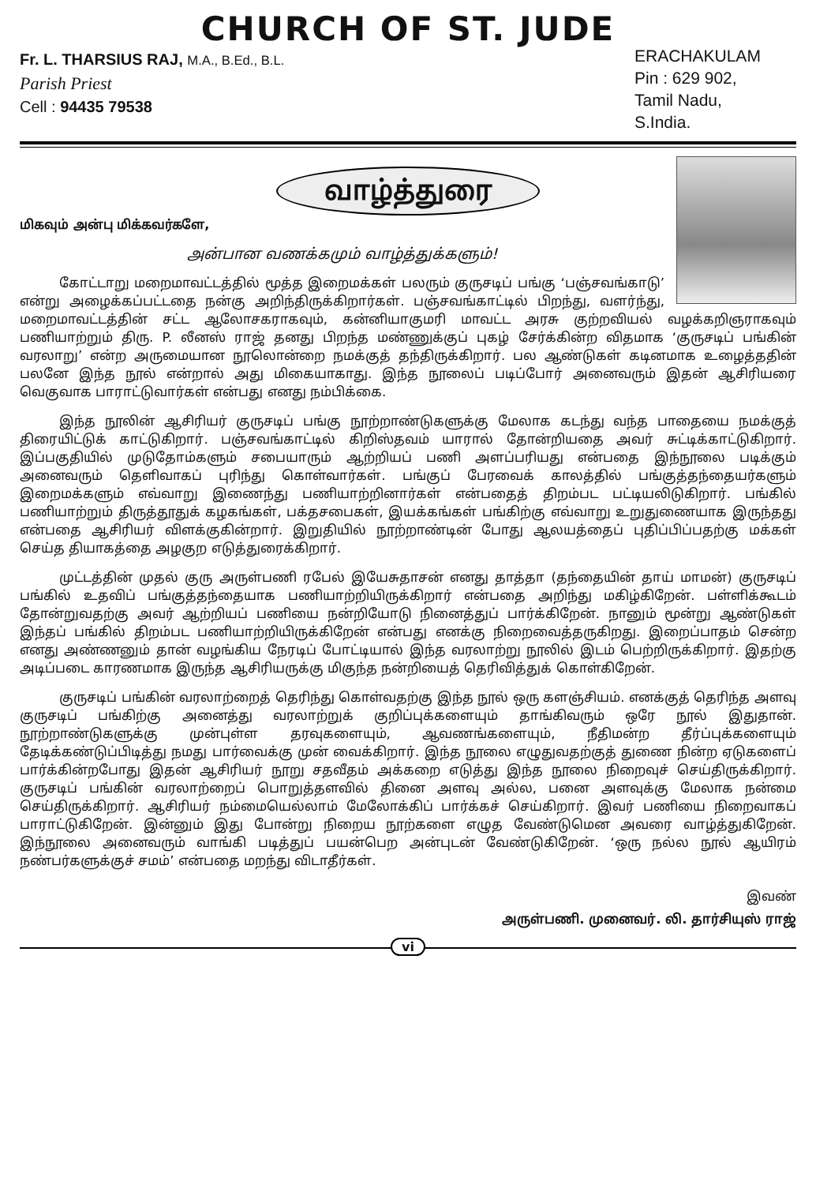CHURCH OF ST. JUDE
Fr. L. THARSIUS RAJ, M.A., B.Ed., B.L.
Parish Priest
Cell : 94435 79538
ERACHAKULAM
Pin : 629 902,
Tamil Nadu,
S.India.
வாழ்த்துரை
மிகவும் அன்பு மிக்கவர்களே,
அன்பான வணக்கமும் வாழ்த்துக்களும்!
கோட்டாறு மறைமாவட்டத்தில் மூத்த இறைமக்கள் பலரும் குருசடிப் பங்கு ‘பஞ்சவங்காடு’ என்று அழைக்கப்பட்டதை நன்கு அறிந்திருக்கிறார்கள். பஞ்சவங்காட்டில் பிறந்து, வளர்ந்து, மறைமாவட்டத்தின் சட்ட ஆலோசகராகவும், கன்னியாகுமரி மாவட்ட அரசு குற்றவியல் வழக்கறிஞராகவும் பணியாற்றும் திரு. P. லீனஸ் ராஜ் தனது பிறந்த மண்ணுக்குப் புகழ் சேர்க்கின்ற விதமாக ‘குருசடிப் பங்கின் வரலாறு’ என்ற அருமையான நூலொன்றை நமக்குத் தந்திருக்கிறார். பல ஆண்டுகள் கடினமாக உழைத்ததின் பலனே இந்த நூல் என்றால் அது மிகையாகாது. இந்த நூலைப் படிப்போர் அனைவரும் இதன் ஆசிரியரை வெகுவாக பாராட்டுவார்கள் என்பது எனது நம்பிக்கை.
இந்த நூலின் ஆசிரியர் குருசடிப் பங்கு நூற்றாண்டுகளுக்கு மேலாக கடந்து வந்த பாதையை நமக்குத் திரையிட்டுக் காட்டுகிறார். பஞ்சவங்காட்டில் கிறிஸ்தவம் யாரால் தோன்றியதை அவர் சுட்டிக்காட்டுகிறார். இப்பகுதியில் முடுதோம்களும் சபையாரும் ஆற்றியப் பணி அளப்பரியது என்பதை இந்நூலை படிக்கும் அனைவரும் தெளிவாகப் புரிந்து கொள்வார்கள். பங்குப் பேரவைக் காலத்தில் பங்குத்தந்தையர்களும் இறைமக்களும் எவ்வாறு இணைந்து பணியாற்றினார்கள் என்பதைத் திறம்பட பட்டியலிடுகிறார். பங்கில் பணியாற்றும் திருத்தூதுக் கழகங்கள், பக்தசபைகள், இயக்கங்கள் பங்கிற்கு எவ்வாறு உறுதுணையாக இருந்தது என்பதை ஆசிரியர் விளக்குகின்றார். இறுதியில் நூற்றாண்டின் போது ஆலயத்தைப் புதிப்பிப்பதற்கு மக்கள் செய்த தியாகத்தை அழகுற எடுத்துரைக்கிறார்.
முட்டத்தின் முதல் குரு அருள்பணி ரபேல் இயேசுதாசன் எனது தாத்தா (தந்தையின் தாய் மாமன்) குருசடிப் பங்கில் உதவிப் பங்குத்தந்தையாக பணியாற்றியிருக்கிறார் என்பதை அறிந்து மகிழ்கிறேன். பள்ளிக்கூடம் தோன்றுவதற்கு அவர் ஆற்றியப் பணியை நன்றியோடு நினைத்துப் பார்க்கிறேன். நானும் மூன்று ஆண்டுகள் இந்தப் பங்கில் திறம்பட பணியாற்றியிருக்கிறேன் என்பது எனக்கு நிறைவைத்தருகிறது. இறைப்பாதம் சென்ற எனது அண்ணனும் தான் வழங்கிய நேரடிப் போட்டியால் இந்த வரலாற்று நூலில் இடம் பெற்றிருக்கிறார். இதற்கு அடிப்படை காரணமாக இருந்த ஆசிரியருக்கு மிகுந்த நன்றியைத் தெரிவித்துக் கொள்கிறேன்.
குருசடிப் பங்கின் வரலாற்றைத் தெரிந்து கொள்வதற்கு இந்த நூல் ஒரு களஞ்சியம். எனக்குத் தெரிந்த அளவு குருசடிப் பங்கிற்கு அனைத்து வரலாற்றுக் குறிப்புக்களையும் தாங்கிவரும் ஒரே நூல் இதுதான். நூற்றாண்டுகளுக்கு முன்புள்ள தரவுகளையும், ஆவணங்களையும், நீதிமன்ற தீர்ப்புக்களையும் தேடிக்கண்டுப்பிடித்து நமது பார்வைக்கு முன் வைக்கிறார். இந்த நூலை எழுதுவதற்குத் துணை நின்ற ஏடுகளைப் பார்க்கின்றபோது இதன் ஆசிரியர் நூறு சதவீதம் அக்கறை எடுத்து இந்த நூலை நிறைவுச் செய்திருக்கிறார். குருசடிப் பங்கின் வரலாற்றைப் பொறுத்தளவில் தினை அளவு அல்ல, பனை அளவுக்கு மேலாக நன்மை செய்திருக்கிறார். ஆசிரியர் நம்மையெல்லாம் மேலோக்கிப் பார்க்கச் செய்கிறார். இவர் பணியை நிறைவாகப் பாராட்டுகிறேன். இன்னும் இது போன்று நிறைய நூற்களை எழுத வேண்டுமென அவரை வாழ்த்துகிறேன். இந்நூலை அனைவரும் வாங்கி படித்துப் பயன்பெற அன்புடன் வேண்டுகிறேன். ‘ஒரு நல்ல நூல் ஆயிரம் நண்பர்களுக்குச் சமம்’ என்பதை மறந்து விடாதீர்கள்.
இவண்
அருள்பணி. முனைவர். லி. தார்சியுஸ் ராஜ்
vi